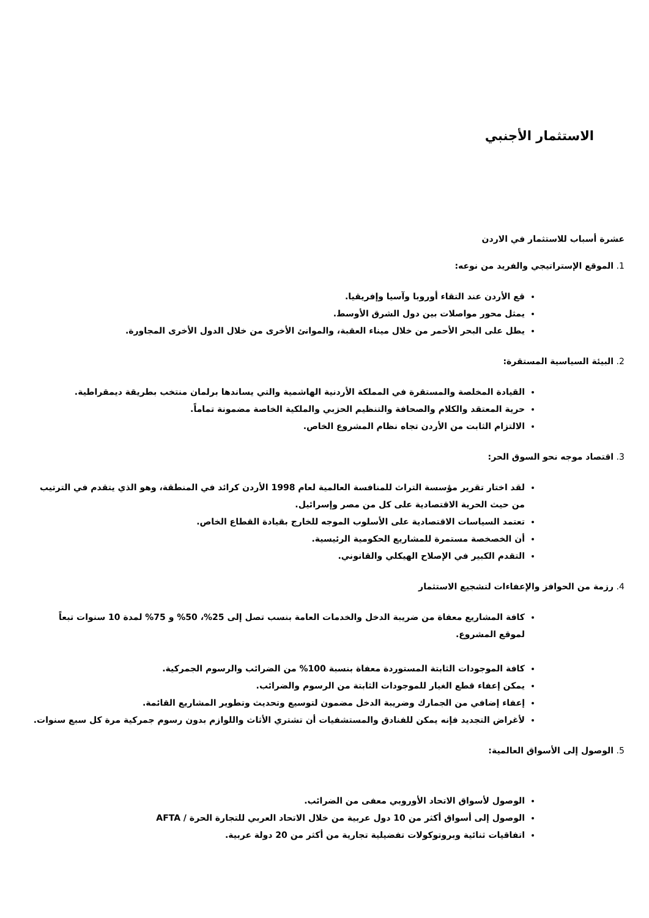الاستثمار الأجنبي
عشرة أسباب للاستثمار في الاردن
1. الموقع الإستراتيجي والفريد من نوعه:
قع الأردن عند التقاء أوروبا وآسيا وإفريقيا.
يمثل محور مواصلات بين دول الشرق الأوسط.
يطل على البحر الأحمر من خلال ميناء العقبة، والموانئ الأخرى من خلال الدول الأخرى المجاورة.
2. البيئة السياسية المستقرة:
القيادة المخلصة والمستقرة في المملكة الأردنية الهاشمية والتي يساندها برلمان منتخب بطريقة ديمقراطية.
حرية المعتقد والكلام والصحافة والتنظيم الحزبي والملكية الخاصة مضمونة تماماً.
الالتزام الثابت من الأردن تجاه نظام المشروع الخاص.
3. اقتصاد موجه نحو السوق الحر:
لقد اختار تقرير مؤسسة التراث للمنافسة العالمية لعام 1998 الأردن كرائد في المنطقة، وهو الذي يتقدم في الترتيب من حيث الحرية الاقتصادية على كل من مصر وإسرائيل.
تعتمد السياسات الاقتصادية على الأسلوب الموجه للخارج بقيادة القطاع الخاص.
أن الخصخصة مستمرة للمشاريع الحكومية الرئيسية.
التقدم الكبير في الإصلاح الهيكلي والقانوني.
4. رزمة من الحوافز والإعفاءات لتشجيع الاستثمار
كافة المشاريع معفاة من ضريبة الدخل والخدمات العامة بنسب تصل إلى 25%، 50% و 75% لمدة 10 سنوات تبعاً لموقع المشروع.
كافة الموجودات الثابتة المستوردة معفاة بنسبة 100% من الضرائب والرسوم الجمركية.
يمكن إعفاء قطع الغيار للموجودات الثابتة من الرسوم والضرائب.
إعفاء إضافي من الجمارك وضريبة الدخل مضمون لتوسيع وتحديث وتطوير المشاريع القائمة.
لأغراض التجديد فإنه يمكن للفنادق والمستشفيات أن تشتري الأثاث واللوازم بدون رسوم جمركية مرة كل سبع سنوات.
5. الوصول إلى الأسواق العالمية:
الوصول لأسواق الاتحاد الأوروبي معفى من الضرائب.
الوصول إلى أسواق أكثر من 10 دول عربية من خلال الاتحاد العربي للتجارة الحرة / AFTA
اتفاقيات ثنائية وبروتوكولات تفضيلية تجارية من أكثر من 20 دولة عربية.